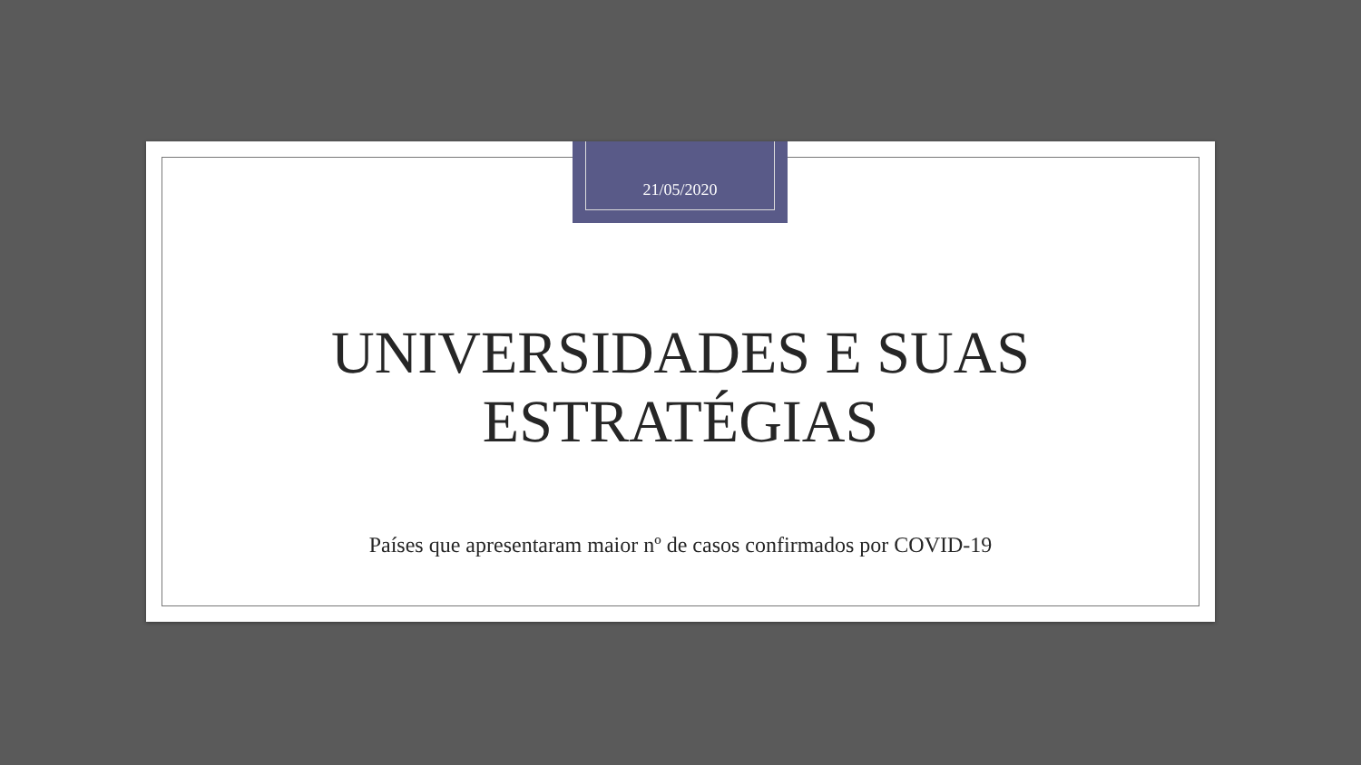21/05/2020
UNIVERSIDADES E SUAS
ESTRATÉGIAS
Países que apresentaram maior nº de casos confirmados por COVID-19